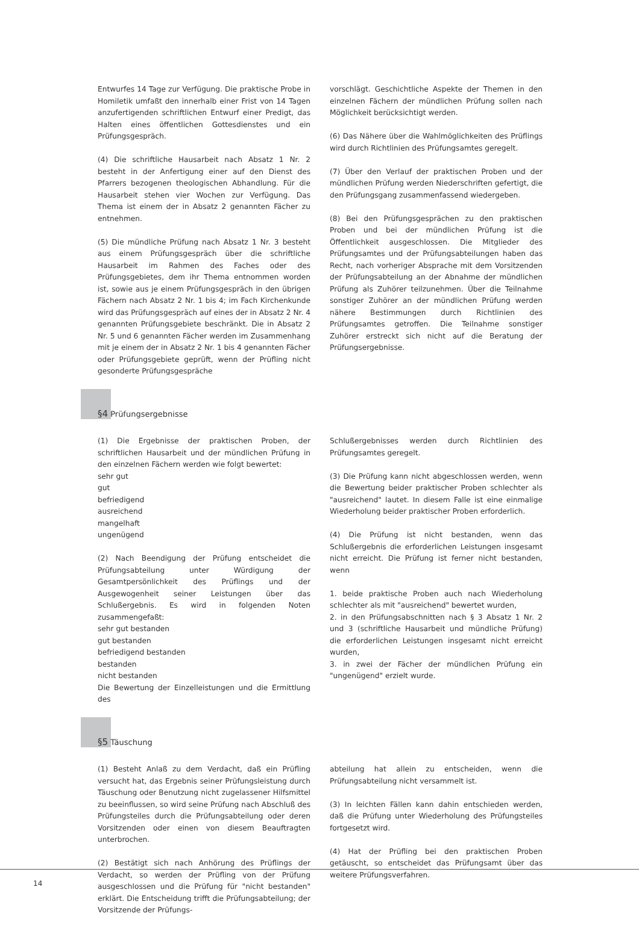Entwurfes 14 Tage zur Verfügung. Die praktische Probe in Homiletik umfaßt den innerhalb einer Frist von 14 Tagen anzufertigenden schriftlichen Entwurf einer Predigt, das Halten eines öffentlichen Gottesdienstes und ein Prüfungsgespräch.
(4) Die schriftliche Hausarbeit nach Absatz 1 Nr. 2 besteht in der Anfertigung einer auf den Dienst des Pfarrers bezogenen theologischen Abhandlung. Für die Hausarbeit stehen vier Wochen zur Verfügung. Das Thema ist einem der in Absatz 2 genannten Fächer zu entnehmen.
(5) Die mündliche Prüfung nach Absatz 1 Nr. 3 besteht aus einem Prüfungsgespräch über die schriftliche Hausarbeit im Rahmen des Faches oder des Prüfungsgebietes, dem ihr Thema entnommen worden ist, sowie aus je einem Prüfungsgespräch in den übrigen Fächern nach Absatz 2 Nr. 1 bis 4; im Fach Kirchenkunde wird das Prüfungsgespräch auf eines der in Absatz 2 Nr. 4 genannten Prüfungsgebiete beschränkt. Die in Absatz 2 Nr. 5 und 6 genannten Fächer werden im Zusammenhang mit je einem der in Absatz 2 Nr. 1 bis 4 genannten Fächer oder Prüfungsgebiete geprüft, wenn der Prüfling nicht gesonderte Prüfungsgespräche
vorschlägt. Geschichtliche Aspekte der Themen in den einzelnen Fächern der mündlichen Prüfung sollen nach Möglichkeit berücksichtigt werden.
(6) Das Nähere über die Wahlmöglichkeiten des Prüflings wird durch Richtlinien des Prüfungsamtes geregelt.
(7) Über den Verlauf der praktischen Proben und der mündlichen Prüfung werden Niederschriften gefertigt, die den Prüfungsgang zusammenfassend wiedergeben.
(8) Bei den Prüfungsgesprächen zu den praktischen Proben und bei der mündlichen Prüfung ist die Öffentlichkeit ausgeschlossen. Die Mitglieder des Prüfungsamtes und der Prüfungsabteilungen haben das Recht, nach vorheriger Absprache mit dem Vorsitzenden der Prüfungsabteilung an der Abnahme der mündlichen Prüfung als Zuhörer teilzunehmen. Über die Teilnahme sonstiger Zuhörer an der mündlichen Prüfung werden nähere Bestimmungen durch Richtlinien des Prüfungsamtes getroffen. Die Teilnahme sonstiger Zuhörer erstreckt sich nicht auf die Beratung der Prüfungsergebnisse.
§4 Prüfungsergebnisse
(1) Die Ergebnisse der praktischen Proben, der schriftlichen Hausarbeit und der mündlichen Prüfung in den einzelnen Fächern werden wie folgt bewertet:
sehr gut
gut
befriedigend
ausreichend
mangelhaft
ungenügend
(2) Nach Beendigung der Prüfung entscheidet die Prüfungsabteilung unter Würdigung der Gesamtpersönlichkeit des Prüflings und der Ausgewogenheit seiner Leistungen über das Schlußergebnis. Es wird in folgenden Noten zusammengefaßt:
sehr gut bestanden
gut bestanden
befriedigend bestanden
bestanden
nicht bestanden
Die Bewertung der Einzelleistungen und die Ermittlung des
Schlußergebnisses werden durch Richtlinien des Prüfungsamtes geregelt.
(3) Die Prüfung kann nicht abgeschlossen werden, wenn die Bewertung beider praktischer Proben schlechter als "ausreichend" lautet. In diesem Falle ist eine einmalige Wiederholung beider praktischer Proben erforderlich.
(4) Die Prüfung ist nicht bestanden, wenn das Schlußergebnis die erforderlichen Leistungen insgesamt nicht erreicht. Die Prüfung ist ferner nicht bestanden, wenn
1. beide praktische Proben auch nach Wiederholung schlechter als mit "ausreichend" bewertet wurden,
2. in den Prüfungsabschnitten nach § 3 Absatz 1 Nr. 2 und 3 (schriftliche Hausarbeit und mündliche Prüfung) die erforderlichen Leistungen insgesamt nicht erreicht wurden,
3. in zwei der Fächer der mündlichen Prüfung ein "ungenügend" erzielt wurde.
§5 Täuschung
(1) Besteht Anlaß zu dem Verdacht, daß ein Prüfling versucht hat, das Ergebnis seiner Prüfungsleistung durch Täuschung oder Benutzung nicht zugelassener Hilfsmittel zu beeinflussen, so wird seine Prüfung nach Abschluß des Prüfungsteiles durch die Prüfungsabteilung oder deren Vorsitzenden oder einen von diesem Beauftragten unterbrochen.
(2) Bestätigt sich nach Anhörung des Prüflings der Verdacht, so werden der Prüfling von der Prüfung ausgeschlossen und die Prüfung für "nicht bestanden" erklärt. Die Entscheidung trifft die Prüfungsabteilung; der Vorsitzende der Prüfungs-
abteilung hat allein zu entscheiden, wenn die Prüfungsabteilung nicht versammelt ist.
(3) In leichten Fällen kann dahin entschieden werden, daß die Prüfung unter Wiederholung des Prüfungsteiles fortgesetzt wird.
(4) Hat der Prüfling bei den praktischen Proben getäuscht, so entscheidet das Prüfungsamt über das weitere Prüfungsverfahren.
14